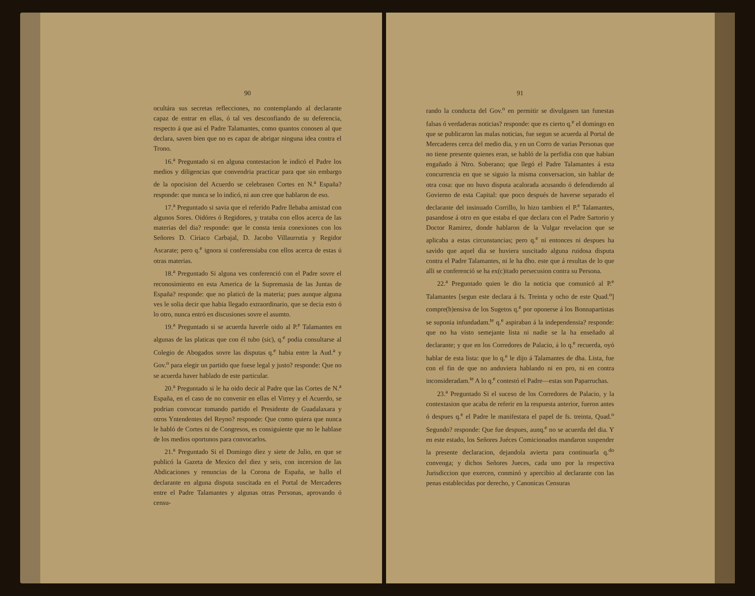90
ocultára sus secretas reflecciones, no contemplando al declarante capaz de entrar en ellas, ó tal ves desconfiando de su deferencia, respecto á que asi el Padre Talamantes, como quantos conosen al que declara, saven bien que no es capaz de abrigar ninguna idea contra el Trono.
16.<sup>a</sup> Preguntado si en alguna contestacion le indicó el Padre los medios y diligencias que convendria practicar para que sin embargo de la opocision del Acuerdo se celebrasen Cortes en N.<sup>a</sup> España? responde: que nunca se lo indicó, ni aun cree que hablaron de eso.
17.<sup>a</sup> Preguntado si savia que el referido Padre llebaba amistad con algunos Sores. Oidóres ó Regidores, y trataba con ellos acerca de las materias del dia? responde: que le consta tenia conexiones con los Señores D. Ciriaco Carbajal, D. Jacobo Villaurrutia y Regidor Ascarate; pero q.<sup>e</sup> ignora si conferensiaba con ellos acerca de estas ú otras materias.
18.<sup>a</sup> Preguntado Si alguna ves conferenció con el Padre sovre el reconosimiento en esta America de la Supremasia de las Juntas de España? responde: que no platicó de la materia; pues aunque alguna ves le solia decir que habia llegado extraordinario, que se decia esto ó lo otro, nunca entró en discusiones sovre el asumto.
19.<sup>a</sup> Preguntado si se acuerda haverle oido al P.<sup>e</sup> Talamantes en algunas de las platicas que con él tubo (sic), q.<sup>e</sup> podia consultarse al Colegio de Abogados sovre las disputas q.<sup>e</sup> habia entre la Aud.<sup>a</sup> y Gov.<sup>o</sup> para elegir un partido que fuese legal y justo? responde: Que no se acuerda haver hablado de este particular.
20.<sup>a</sup> Preguntado si le ha oido decir al Padre que las Cortes de N.<sup>a</sup> España, en el caso de no convenir en ellas el Virrey y el Acuerdo, se podrian convocar tomando partido el Presidente de Guadalaxara y otros Yntendentes del Reyno? responde: Que como quiera que nunca le habló de Cortes ni de Congresos, es consiguiente que no le hablase de los medios oportunos para convocarlos.
21.<sup>a</sup> Preguntado Si el Domingo diez y siete de Julio, en que se publicó la Gazeta de Mexico del diez y seis, con incersion de las Abdicaciones y renuncias de la Corona de España, se hallo el declarante en alguna disputa suscitada en el Portal de Mercaderes entre el Padre Talamantes y algunas otras Personas, aprovando ó censu-
91
rando la conducta del Gov.<sup>o</sup> en permitir se divulgasen tan funestas falsas ó verdaderas noticias? responde: que es cierto q.<sup>e</sup> el domingo en que se publicaron las malas noticias, fue segun se acuerda al Portal de Mercaderes cerca del medio dia, y en un Corro de varias Personas que no tiene presente quienes eran, se habló de la perfidia con que habian engañado á Ntro. Soberano; que llegó el Padre Talamantes á esta concurrencia en que se siguio la misma conversacion, sin hablar de otra cosa: que no huvo disputa acalorada acusando ó defendiendo al Govierno de esta Capital: que poco después de haverse separado el declarante del insinuado Corrillo, lo hizo tambien el P.<sup>e</sup> Talamantes, pasandose á otro en que estaba el que declara con el Padre Sartorio y Doctor Ramirez, donde hablaron de la Vulgar revelacion que se aplicaba a estas circunstancias; pero q.<sup>e</sup> ni entonces ni despues ha savido que aquel dia se huviera suscitado alguna ruidosa disputa contra el Padre Talamantes, ni le ha dho. este que á resultas de lo que alli se conferenció se ha ex(c)itado persecusion contra su Persona.
22.<sup>a</sup> Preguntado quien le dio la noticia que comunicó al P.<sup>e</sup> Talamantes [segun este declara á fs. Treinta y ocho de este Quad.<sup>o</sup>] compre(h)ensiva de los Sugetos q.<sup>e</sup> por oponerse á los Bonnapartistas se suponia infundadam.<sup>te</sup> q.<sup>e</sup> aspiraban á la independensia? responde: que no ha visto semejante lista ni nadie se la ha enseñado al declarante; y que en los Corredores de Palacio, á lo q.<sup>e</sup> recuerda, oyó hablar de esta lista: que lo q.<sup>e</sup> le dijo á Talamantes de dha. Lista, fue con el fin de que no anduviera hablando ni en pro, ni en contra inconsideradam.<sup>te</sup> A lo q.<sup>e</sup> contestó el Padre—estas son Paparruchas.
23.<sup>a</sup> Preguntado Si el suceso de los Corredores de Palacio, y la contextasion que acaba de referir en la respuesta anterior, fueron antes ó despues q.<sup>e</sup> el Padre le manifestara el papel de fs. treinta, Quad.<sup>o</sup> Segundo? responde: Que fue despues, aunq.<sup>e</sup> no se acuerda del dia. Y en este estado, los Señores Juéces Comicionados mandaron suspender la presente declaracion, dejandola avierta para continuarla q.<sup>do</sup> convenga; y dichos Señores Jueces, cada uno por la respectiva Jurisdiccion que exercen, conminó y apercibio al declarante con las penas establecidas por derecho, y Canonicas Censuras